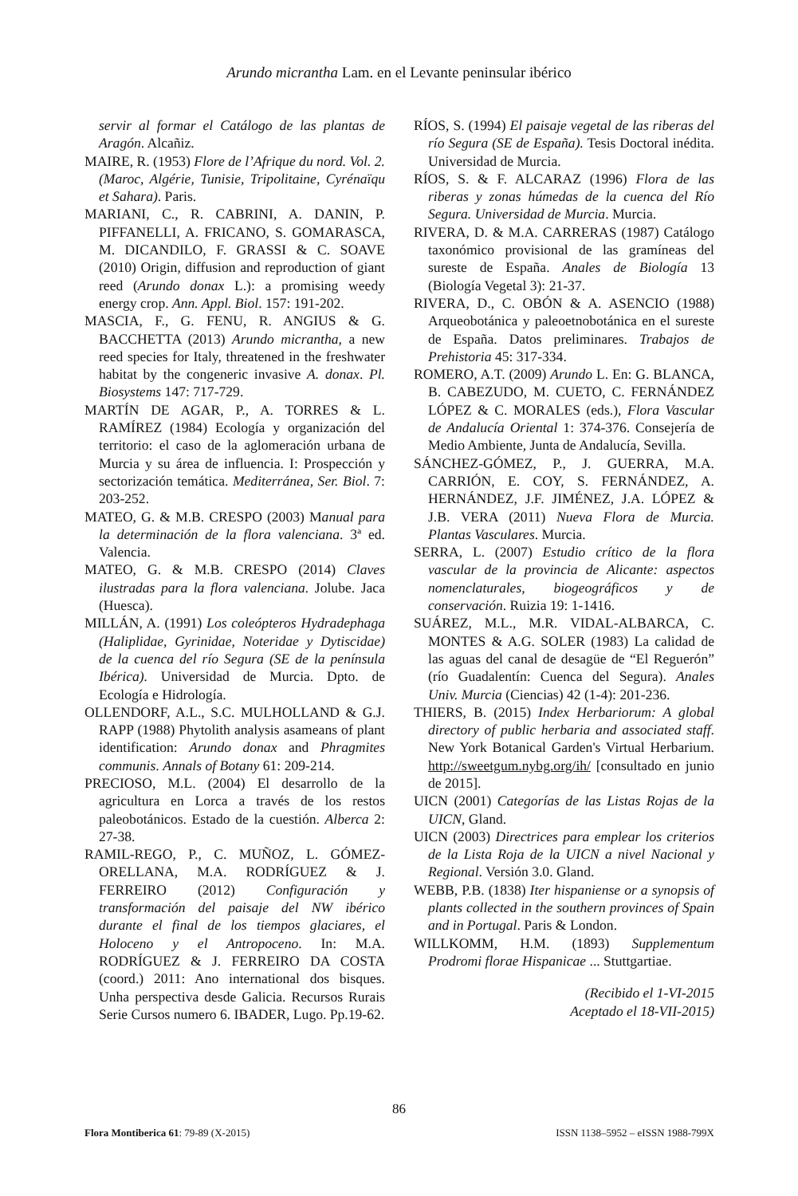Arundo micrantha Lam. en el Levante peninsular ibérico
servir al formar el Catálogo de las plantas de Aragón. Alcañiz.
MAIRE, R. (1953) Flore de l’Afrique du nord. Vol. 2. (Maroc, Algérie, Tunisie, Tripolitaine, Cyrénaïqu et Sahara). Paris.
MARIANI, C., R. CABRINI, A. DANIN, P. PIFFANELLI, A. FRICANO, S. GOMARASCA, M. DICANDILO, F. GRASSI & C. SOAVE (2010) Origin, diffusion and reproduction of giant reed (Arundo donax L.): a promising weedy energy crop. Ann. Appl. Biol. 157: 191-202.
MASCIA, F., G. FENU, R. ANGIUS & G. BACCHETTA (2013) Arundo micrantha, a new reed species for Italy, threatened in the freshwater habitat by the congeneric invasive A. donax. Pl. Biosystems 147: 717-729.
MARTÍN DE AGAR, P., A. TORRES & L. RAMÍREZ (1984) Ecología y organización del territorio: el caso de la aglomeración urbana de Murcia y su área de influencia. I: Prospección y sectorización temática. Mediterránea, Ser. Biol. 7: 203-252.
MATEO, G. & M.B. CRESPO (2003) Manual para la determinación de la flora valenciana. 3ª ed. Valencia.
MATEO, G. & M.B. CRESPO (2014) Claves ilustradas para la flora valenciana. Jolube. Jaca (Huesca).
MILLÁN, A. (1991) Los coleópteros Hydradephaga (Haliplidae, Gyrinidae, Noteridae y Dytiscidae) de la cuenca del río Segura (SE de la península Ibérica). Universidad de Murcia. Dpto. de Ecología e Hidrología.
OLLENDORF, A.L., S.C. MULHOLLAND & G.J. RAPP (1988) Phytolith analysis asameans of plant identification: Arundo donax and Phragmites communis. Annals of Botany 61: 209-214.
PRECIOSO, M.L. (2004) El desarrollo de la agricultura en Lorca a través de los restos paleobotánicos. Estado de la cuestión. Alberca 2: 27-38.
RAMIL-REGO, P., C. MUÑOZ, L. GÓMEZ-ORELLANA, M.A. RODRÍGUEZ & J. FERREIRO (2012) Configuración y transformación del paisaje del NW ibérico durante el final de los tiempos glaciares, el Holoceno y el Antropoceno. In: M.A. RODRÍGUEZ & J. FERREIRO DA COSTA (coord.) 2011: Ano international dos bisques. Unha perspectiva desde Galicia. Recursos Rurais Serie Cursos numero 6. IBADER, Lugo. Pp.19-62.
RÍOS, S. (1994) El paisaje vegetal de las riberas del río Segura (SE de España). Tesis Doctoral inédita. Universidad de Murcia.
RÍOS, S. & F. ALCARAZ (1996) Flora de las riberas y zonas húmedas de la cuenca del Río Segura. Universidad de Murcia. Murcia.
RIVERA, D. & M.A. CARRERAS (1987) Catálogo taxonómico provisional de las gramíneas del sureste de España. Anales de Biología 13 (Biología Vegetal 3): 21-37.
RIVERA, D., C. OBÓN & A. ASENCIO (1988) Arqueobotánica y paleoetnobotánica en el sureste de España. Datos preliminares. Trabajos de Prehistoria 45: 317-334.
ROMERO, A.T. (2009) Arundo L. En: G. BLANCA, B. CABEZUDO, M. CUETO, C. FERNÁNDEZ LÓPEZ & C. MORALES (eds.), Flora Vascular de Andalucía Oriental 1: 374-376. Consejería de Medio Ambiente, Junta de Andalucía, Sevilla.
SÁNCHEZ-GÓMEZ, P., J. GUERRA, M.A. CARRIÓN, E. COY, S. FERNÁNDEZ, A. HERNÁNDEZ, J.F. JIMÉNEZ, J.A. LÓPEZ & J.B. VERA (2011) Nueva Flora de Murcia. Plantas Vasculares. Murcia.
SERRA, L. (2007) Estudio crítico de la flora vascular de la provincia de Alicante: aspectos nomenclaturales, biogeográficos y de conservación. Ruizia 19: 1-1416.
SUÁREZ, M.L., M.R. VIDAL-ALBARCA, C. MONTES & A.G. SOLER (1983) La calidad de las aguas del canal de desagüe de “El Reguerón” (río Guadalentín: Cuenca del Segura). Anales Univ. Murcia (Ciencias) 42 (1-4): 201-236.
THIERS, B. (2015) Index Herbariorum: A global directory of public herbaria and associated staff. New York Botanical Garden's Virtual Herbarium. http://sweetgum.nybg.org/ih/ [consultado en junio de 2015].
UICN (2001) Categorías de las Listas Rojas de la UICN, Gland.
UICN (2003) Directrices para emplear los criterios de la Lista Roja de la UICN a nivel Nacional y Regional. Versión 3.0. Gland.
WEBB, P.B. (1838) Iter hispaniense or a synopsis of plants collected in the southern provinces of Spain and in Portugal. Paris & London.
WILLKOMM, H.M. (1893) Supplementum Prodromi florae Hispanicae ... Stuttgartiae.
(Recibido el 1-VI-2015
Aceptado el 18-VII-2015)
86
Flora Montiberica 61: 79-89 (X-2015) ISSN 1138–5952 – eISSN 1988-799X